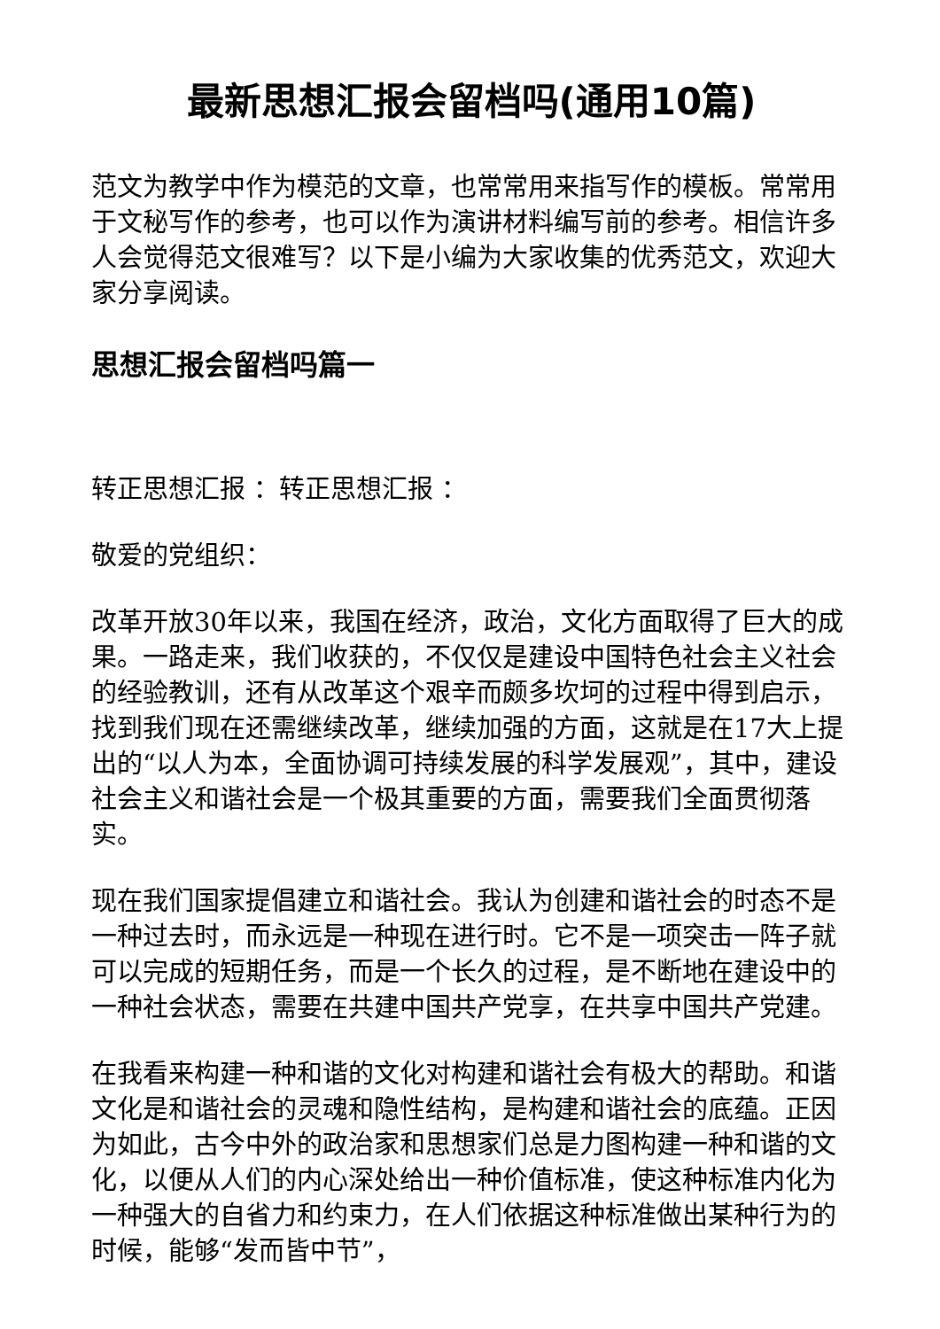最新思想汇报会留档吗(通用10篇)
范文为教学中作为模范的文章，也常常用来指写作的模板。常常用于文秘写作的参考，也可以作为演讲材料编写前的参考。相信许多人会觉得范文很难写？以下是小编为大家收集的优秀范文，欢迎大家分享阅读。
思想汇报会留档吗篇一
转正思想汇报 ：转正思想汇报 ：
敬爱的党组织：
改革开放30年以来，我国在经济，政治，文化方面取得了巨大的成果。一路走来，我们收获的，不仅仅是建设中国特色社会主义社会的经验教训，还有从改革这个艰辛而颇多坎坷的过程中得到启示，找到我们现在还需继续改革，继续加强的方面，这就是在17大上提出的“以人为本，全面协调可持续发展的科学发展观”，其中，建设社会主义和谐社会是一个极其重要的方面，需要我们全面贯彻落实。
现在我们国家提倡建立和谐社会。我认为创建和谐社会的时态不是一种过去时，而永远是一种现在进行时。它不是一项突击一阵子就可以完成的短期任务，而是一个长久的过程，是不断地在建设中的一种社会状态，需要在共建中国共产党享，在共享中国共产党建。
在我看来构建一种和谐的文化对构建和谐社会有极大的帮助。和谐文化是和谐社会的灵魂和隐性结构，是构建和谐社会的底蕴。正因为如此，古今中外的政治家和思想家们总是力图构建一种和谐的文化，以便从人们的内心深处给出一种价值标准，使这种标准内化为一种强大的自省力和约束力，在人们依据这种标准做出某种行为的时候，能够“发而皆中节”，